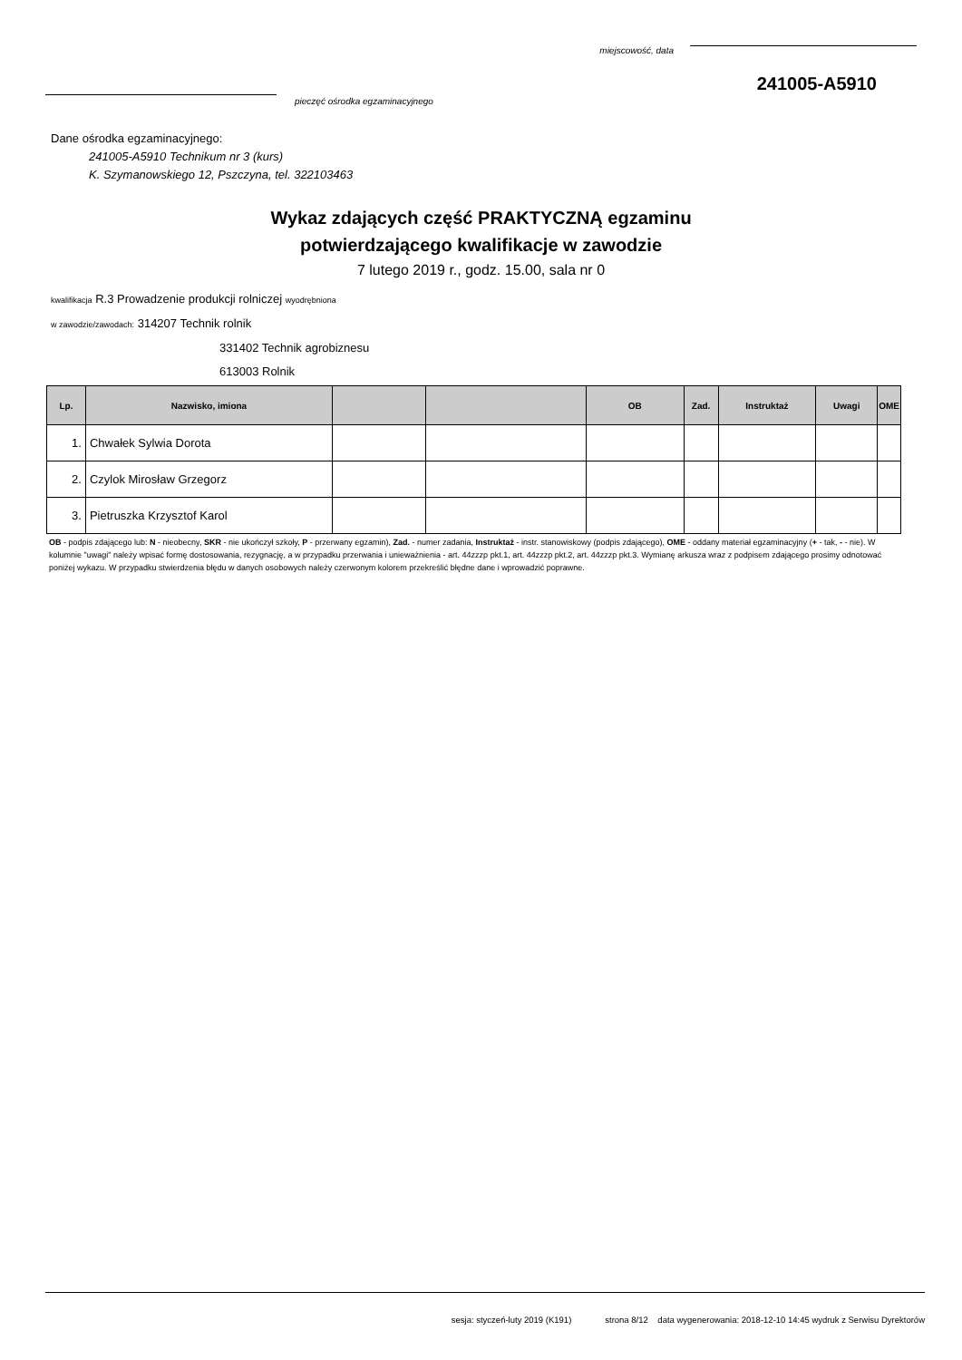miejscowość, data
241005-A5910
pieczęć ośrodka egzaminacyjnego
Dane ośrodka egzaminacyjnego:
241005-A5910 Technikum nr 3 (kurs)
K. Szymanowskiego 12, Pszczyna, tel. 322103463
Wykaz zdających część PRAKTYCZNĄ egzaminu
potwierdzającego kwalifikacje w zawodzie
7 lutego 2019 r., godz. 15.00, sala nr 0
kwalifikacja R.3 Prowadzenie produkcji rolniczej wyodrębniona
w zawodzie/zawodach: 314207 Technik rolnik
331402 Technik agrobiznesu
613003 Rolnik
| Lp. | Nazwisko, imiona | | | OB | Zad. | Instruktaż | Uwagi | OME |
| --- | --- | --- | --- | --- | --- | --- | --- | --- |
| 1. | Chwałek Sylwia Dorota | | | | | | | |
| 2. | Czylok Mirosław Grzegorz | | | | | | | |
| 3. | Pietruszka Krzysztof Karol | | | | | | | |
OB - podpis zdającego lub: N - nieobecny, SKR - nie ukończył szkoły, P - przerwany egzamin), Zad. - numer zadania, Instruktaż - instr. stanowiskowy (podpis zdającego), OME - oddany materiał egzaminacyjny (+ - tak, - - nie). W kolumnie "uwagi" należy wpisać formę dostosowania, rezygnację, a w przypadku przerwania i unieważnienia - art. 44zzzp pkt.1, art. 44zzzp pkt.2, art. 44zzzp pkt.3. Wymianę arkusza wraz z podpisem zdającego prosimy odnotować poniżej wykazu. W przypadku stwierdzenia błędu w danych osobowych należy czerwonym kolorem przekreślić błędne dane i wprowadzić poprawne.
sesja: styczeń-luty 2019 (K191) strona 8/12 data wygenerowania: 2018-12-10 14:45 wydruk z Serwisu Dyrektorów